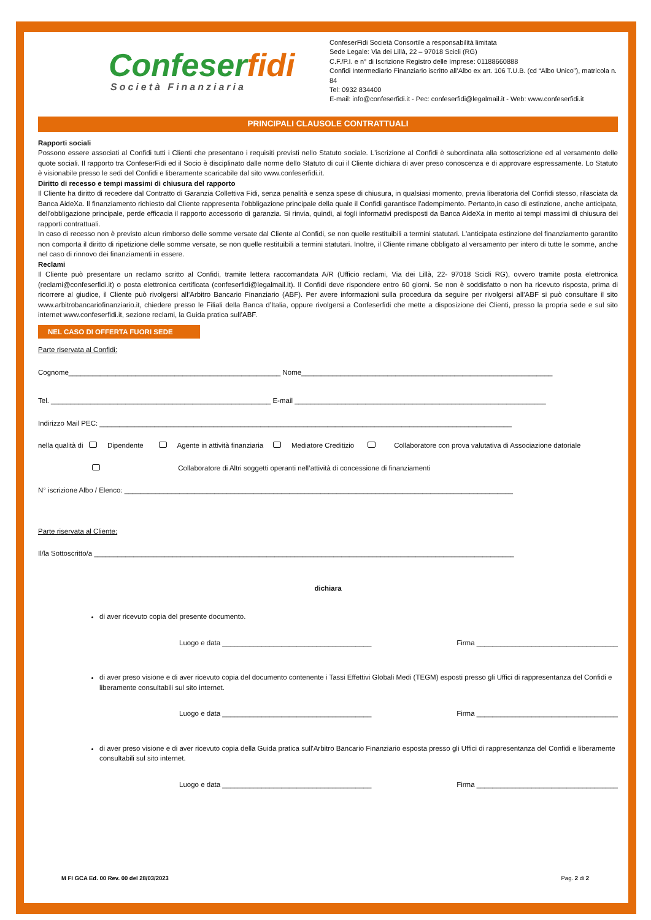Confeserfidi
Società Finanziaria
ConfeserFidi Società Consortile a responsabilità limitata
Sede Legale: Via dei Lillà, 22 – 97018 Scicli (RG)
C.F./P.I. e n° di Iscrizione Registro delle Imprese: 01188660888
Confidi Intermediario Finanziario iscritto all’Albo ex art. 106 T.U.B. (cd “Albo Unico”), matricola n. 84
Tel: 0932 834400
E-mail: info@confeserfidi.it - Pec: confeserfidi@legalmail.it - Web: www.confeserfidi.it
PRINCIPALI CLAUSOLE CONTRATTUALI
Rapporti sociali
Possono essere associati al Confidi tutti i Clienti che presentano i requisiti previsti nello Statuto sociale. L'iscrizione al Confidi è subordinata alla sottoscrizione ed al versamento delle quote sociali. Il rapporto tra ConfeserFidi ed il Socio è disciplinato dalle norme dello Statuto di cui il Cliente dichiara di aver preso conoscenza e di approvare espressamente. Lo Statuto è visionabile presso le sedi del Confidi e liberamente scaricabile dal sito www.confeserfidi.it.
Diritto di recesso e tempi massimi di chiusura del rapporto
Il Cliente ha diritto di recedere dal Contratto di Garanzia Collettiva Fidi, senza penalità e senza spese di chiusura, in qualsiasi momento, previa liberatoria del Confidi stesso, rilasciata da Banca AideXa. Il finanziamento richiesto dal Cliente rappresenta l'obbligazione principale della quale il Confidi garantisce l'adempimento. Pertanto,in caso di estinzione, anche anticipata, dell'obbligazione principale, perde efficacia il rapporto accessorio di garanzia. Si rinvia, quindi, ai fogli informativi predisposti da Banca AideXa in merito ai tempi massimi di chiusura dei rapporti contrattuali.
In caso di recesso non è previsto alcun rimborso delle somme versate dal Cliente al Confidi, se non quelle restituibili a termini statutari. L'anticipata estinzione del finanziamento garantito non comporta il diritto di ripetizione delle somme versate, se non quelle restituibili a termini statutari. Inoltre, il Cliente rimane obbligato al versamento per intero di tutte le somme, anche nel caso di rinnovo dei finanziamenti in essere.
Reclami
Il Cliente può presentare un reclamo scritto al Confidi, tramite lettera raccomandata A/R (Ufficio reclami, Via dei Lillà, 22- 97018 Scicli RG), ovvero tramite posta elettronica (reclami@confeserfidi.it) o posta elettronica certificata (confeserfidi@legalmail.it). Il Confidi deve rispondere entro 60 giorni. Se non è soddisfatto o non ha ricevuto risposta, prima di ricorrere al giudice, il Cliente può rivolgersi all’Arbitro Bancario Finanziario (ABF). Per avere informazioni sulla procedura da seguire per rivolgersi all’ABF si può consultare il sito www.arbitrobancariofinanziario.it, chiedere presso le Filiali della Banca d’Italia, oppure rivolgersi a Confeserfidi che mette a disposizione dei Clienti, presso la propria sede e sul sito internet www.confeserfidi.it, sezione reclami, la Guida pratica sull’ABF.
NEL CASO DI OFFERTA FUORI SEDE
Parte riservata al Confidi:
Cognome______________________________________________________ Nome________________________________________________________________
Tel. ________________________________________________________ E-mail ________________________________________________________________
Indirizzo Mail PEC: _________________________________________________________________________________________________________
nella qualità di Dipendente Agente in attività finanziaria Mediatore Creditizio Collaboratore con prova valutativa di Associazione datoriale
Collaboratore di Altri soggetti operanti nell’attività di concessione di finanziamenti
N° iscrizione Albo / Elenco: ___________________________________________________________________________________________________
Parte riservata al Cliente:
Il/la Sottoscritto/a ___________________________________________________________________________________________________________
dichiara
di aver ricevuto copia del presente documento.
Luogo e data ______________________________________ Firma ____________________________________
di aver preso visione e di aver ricevuto copia del documento contenente i Tassi Effettivi Globali Medi (TEGM) esposti presso gli Uffici di rappresentanza del Confidi e liberamente consultabili sul sito internet.
Luogo e data ______________________________________ Firma ____________________________________
di aver preso visione e di aver ricevuto copia della Guida pratica sull'Arbitro Bancario Finanziario esposta presso gli Uffici di rappresentanza del Confidi e liberamente consultabili sul sito internet.
Luogo e data ______________________________________ Firma ____________________________________
M FI GCA Ed. 00 Rev. 00 del 28/03/2023 Pag. 2 di 2